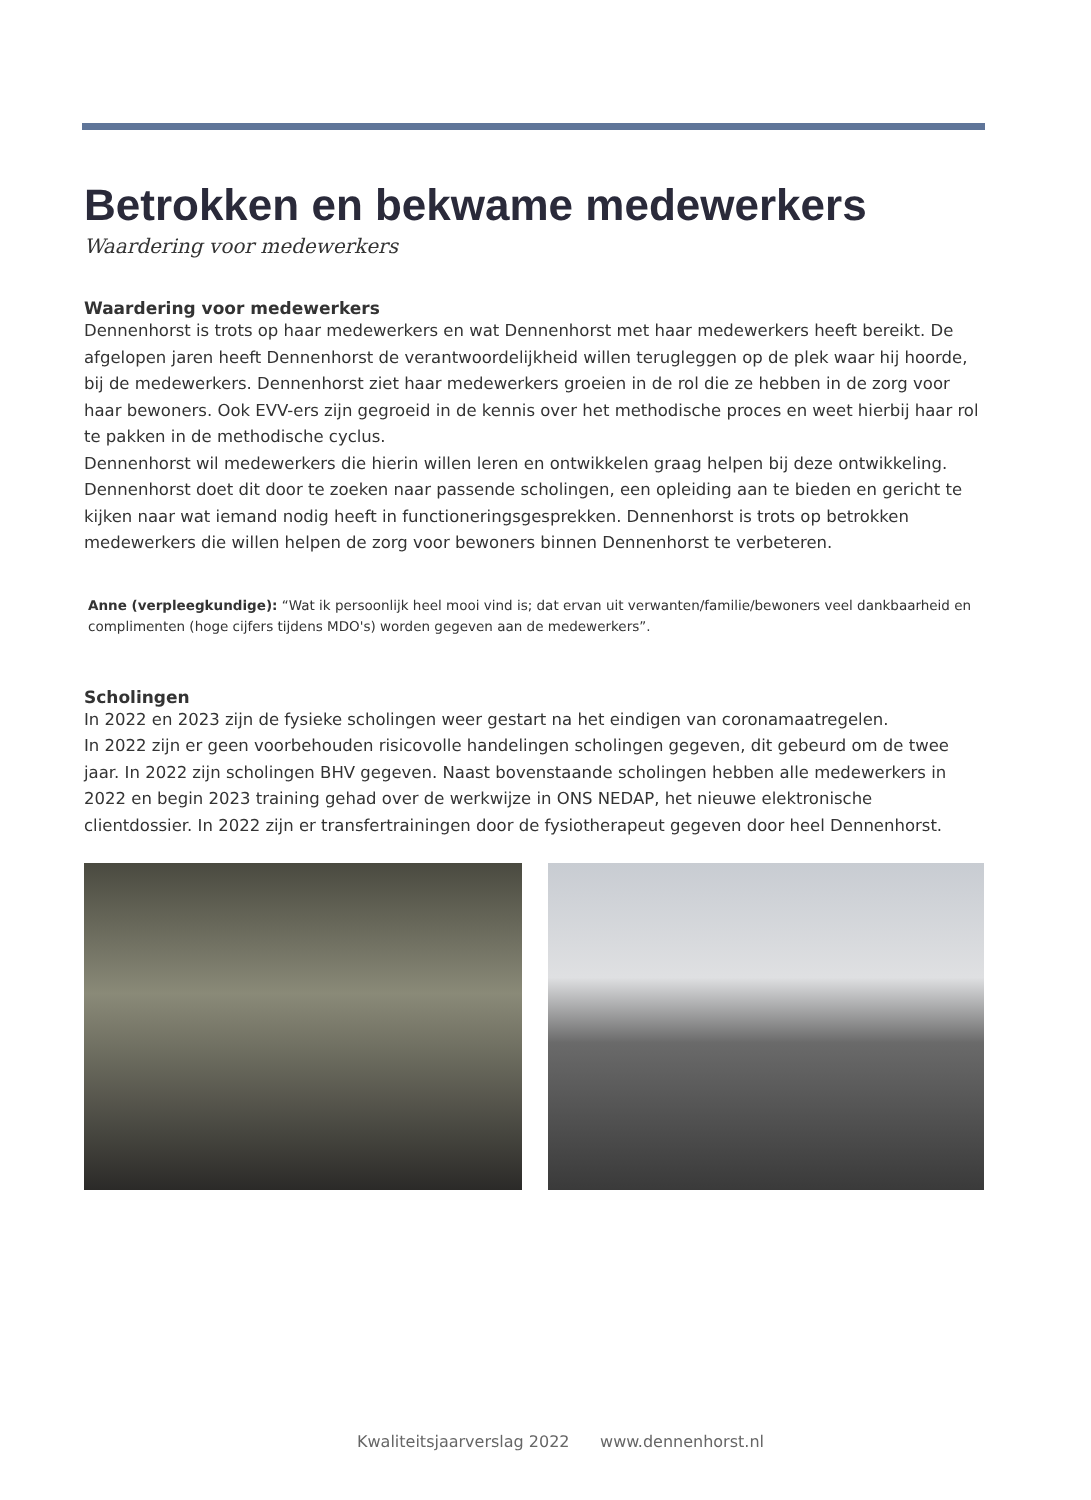Betrokken en bekwame medewerkers
Waardering voor medewerkers
Waardering voor medewerkers
Dennenhorst is trots op haar medewerkers en wat Dennenhorst met haar medewerkers heeft bereikt. De afgelopen jaren heeft Dennenhorst de verantwoordelijkheid willen terugleggen op de plek waar hij hoorde, bij de medewerkers. Dennenhorst ziet haar medewerkers groeien in de rol die ze hebben in de zorg voor haar bewoners. Ook EVV-ers zijn gegroeid in de kennis over het methodische proces en weet hierbij haar rol te pakken in de methodische cyclus.
Dennenhorst wil medewerkers die hierin willen leren en ontwikkelen graag helpen bij deze ontwikkeling. Dennenhorst doet dit door te zoeken naar passende scholingen, een opleiding aan te bieden en gericht te kijken naar wat iemand nodig heeft in functioneringsgesprekken. Dennenhorst is trots op betrokken medewerkers die willen helpen de zorg voor bewoners binnen Dennenhorst te verbeteren.
Anne (verpleegkundige): “Wat ik persoonlijk heel mooi vind is; dat ervan uit verwanten/familie/bewoners veel dankbaarheid en complimenten (hoge cijfers tijdens MDO's) worden gegeven aan de medewerkers”.
Scholingen
In 2022 en 2023 zijn de fysieke scholingen weer gestart na het eindigen van coronamaatregelen.
In 2022 zijn er geen voorbehouden risicovolle handelingen scholingen gegeven, dit gebeurd om de twee jaar. In 2022 zijn scholingen BHV gegeven. Naast bovenstaande scholingen hebben alle medewerkers in 2022 en begin 2023 training gehad over de werkwijze in ONS NEDAP, het nieuwe elektronische clientdossier. In 2022 zijn er transfertrainingen door de fysiotherapeut gegeven door heel Dennenhorst.
Kwaliteitsjaarverslag 2022 www.dennenhorst.nl